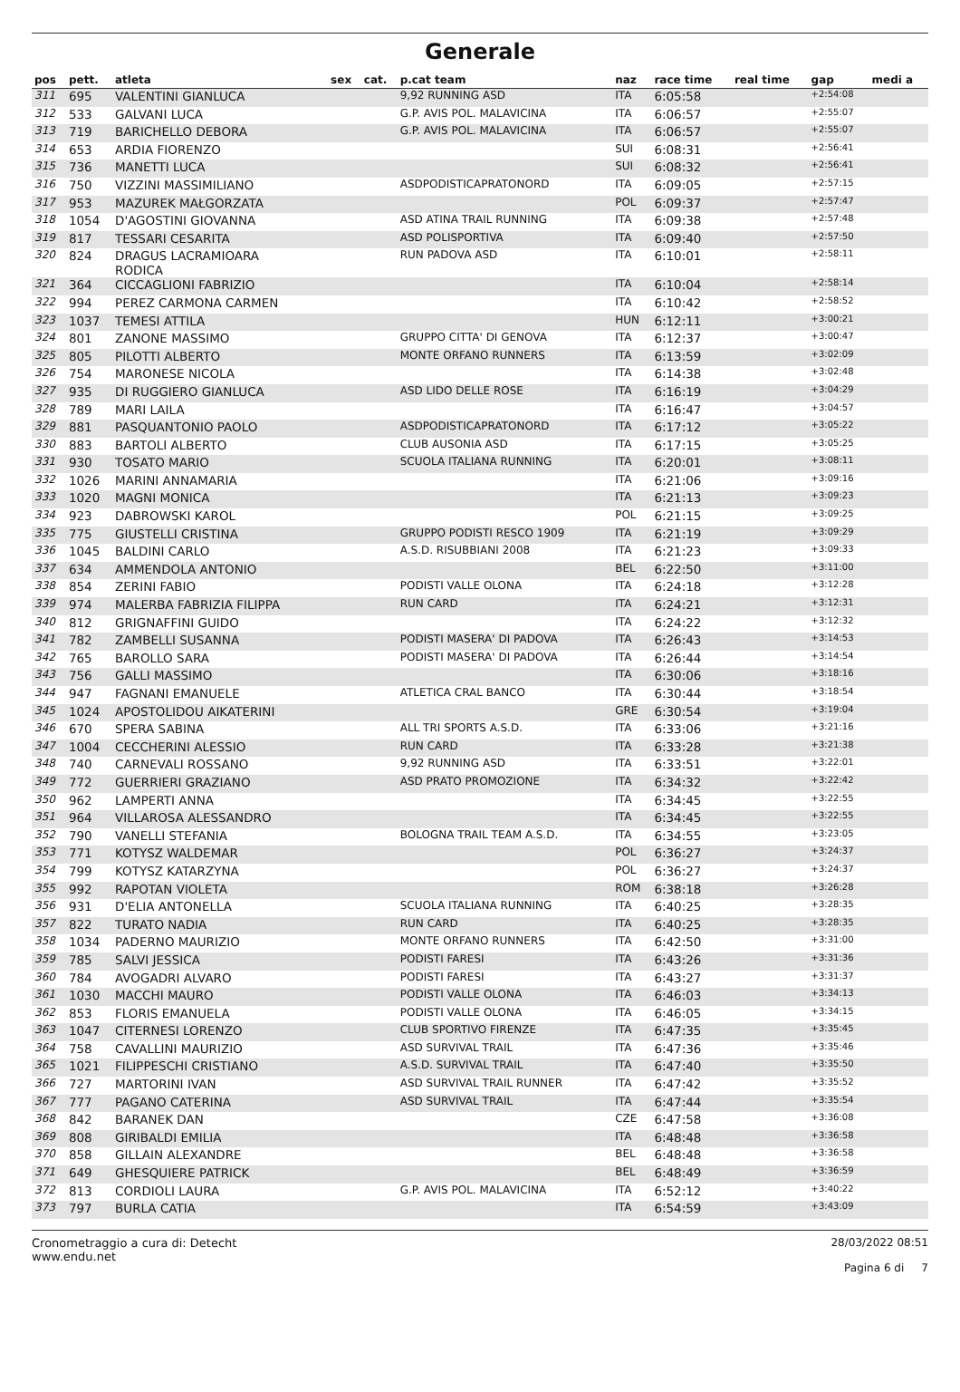Generale
| pos | pett. | atleta | sex | cat. | p.cat team | naz | race time | real time | gap | medi a |
| --- | --- | --- | --- | --- | --- | --- | --- | --- | --- | --- |
| 311 | 695 | VALENTINI GIANLUCA | | | 9,92 RUNNING ASD | ITA | 6:05:58 | | +2:54:08 | |
| 312 | 533 | GALVANI LUCA | | | G.P. AVIS POL. MALAVICINA | ITA | 6:06:57 | | +2:55:07 | |
| 313 | 719 | BARICHELLO DEBORA | | | G.P. AVIS POL. MALAVICINA | ITA | 6:06:57 | | +2:55:07 | |
| 314 | 653 | ARDIA FIORENZO | | | | SUI | 6:08:31 | | +2:56:41 | |
| 315 | 736 | MANETTI LUCA | | | | SUI | 6:08:32 | | +2:56:41 | |
| 316 | 750 | VIZZINI MASSIMILIANO | | | ASDPODISTICAPRATONORD | ITA | 6:09:05 | | +2:57:15 | |
| 317 | 953 | MAZUREK MAŁGORZATA | | | | POL | 6:09:37 | | +2:57:47 | |
| 318 | 1054 | D'AGOSTINI GIOVANNA | | | ASD ATINA TRAIL RUNNING | ITA | 6:09:38 | | +2:57:48 | |
| 319 | 817 | TESSARI CESARITA | | | ASD POLISPORTIVA | ITA | 6:09:40 | | +2:57:50 | |
| 320 | 824 | DRAGUS LACRAMIOARA RODICA | | | RUN PADOVA ASD | ITA | 6:10:01 | | +2:58:11 | |
| 321 | 364 | CICCAGLIONI FABRIZIO | | | | ITA | 6:10:04 | | +2:58:14 | |
| 322 | 994 | PEREZ CARMONA CARMEN | | | | ITA | 6:10:42 | | +2:58:52 | |
| 323 | 1037 | TEMESI ATTILA | | | | HUN | 6:12:11 | | +3:00:21 | |
| 324 | 801 | ZANONE MASSIMO | | | GRUPPO CITTA' DI GENOVA | ITA | 6:12:37 | | +3:00:47 | |
| 325 | 805 | PILOTTI ALBERTO | | | MONTE ORFANO RUNNERS | ITA | 6:13:59 | | +3:02:09 | |
| 326 | 754 | MARONESE NICOLA | | | | ITA | 6:14:38 | | +3:02:48 | |
| 327 | 935 | DI RUGGIERO GIANLUCA | | | ASD LIDO DELLE ROSE | ITA | 6:16:19 | | +3:04:29 | |
| 328 | 789 | MARI LAILA | | | | ITA | 6:16:47 | | +3:04:57 | |
| 329 | 881 | PASQUANTONIO PAOLO | | | ASDPODISTICAPRATONORD | ITA | 6:17:12 | | +3:05:22 | |
| 330 | 883 | BARTOLI ALBERTO | | | CLUB AUSONIA ASD | ITA | 6:17:15 | | +3:05:25 | |
| 331 | 930 | TOSATO MARIO | | | SCUOLA ITALIANA RUNNING | ITA | 6:20:01 | | +3:08:11 | |
| 332 | 1026 | MARINI ANNAMARIA | | | | ITA | 6:21:06 | | +3:09:16 | |
| 333 | 1020 | MAGNI MONICA | | | | ITA | 6:21:13 | | +3:09:23 | |
| 334 | 923 | DABROWSKI KAROL | | | | POL | 6:21:15 | | +3:09:25 | |
| 335 | 775 | GIUSTELLI CRISTINA | | | GRUPPO PODISTI RESCO 1909 | ITA | 6:21:19 | | +3:09:29 | |
| 336 | 1045 | BALDINI CARLO | | | A.S.D. RISUBBIANI 2008 | ITA | 6:21:23 | | +3:09:33 | |
| 337 | 634 | AMMENDOLA ANTONIO | | | | BEL | 6:22:50 | | +3:11:00 | |
| 338 | 854 | ZERINI FABIO | | | PODISTI VALLE OLONA | ITA | 6:24:18 | | +3:12:28 | |
| 339 | 974 | MALERBA FABRIZIA FILIPPA | | | RUN CARD | ITA | 6:24:21 | | +3:12:31 | |
| 340 | 812 | GRIGNAFFINI GUIDO | | | | ITA | 6:24:22 | | +3:12:32 | |
| 341 | 782 | ZAMBELLI SUSANNA | | | PODISTI MASERA' DI PADOVA | ITA | 6:26:43 | | +3:14:53 | |
| 342 | 765 | BAROLLO SARA | | | PODISTI MASERA' DI PADOVA | ITA | 6:26:44 | | +3:14:54 | |
| 343 | 756 | GALLI MASSIMO | | | | ITA | 6:30:06 | | +3:18:16 | |
| 344 | 947 | FAGNANI EMANUELE | | | ATLETICA CRAL BANCO | ITA | 6:30:44 | | +3:18:54 | |
| 345 | 1024 | APOSTOLIDOU AIKATERINI | | | | GRE | 6:30:54 | | +3:19:04 | |
| 346 | 670 | SPERA SABINA | | | ALL TRI SPORTS A.S.D. | ITA | 6:33:06 | | +3:21:16 | |
| 347 | 1004 | CECCHERINI ALESSIO | | | RUN CARD | ITA | 6:33:28 | | +3:21:38 | |
| 348 | 740 | CARNEVALI ROSSANO | | | 9,92 RUNNING ASD | ITA | 6:33:51 | | +3:22:01 | |
| 349 | 772 | GUERRIERI GRAZIANO | | | ASD PRATO PROMOZIONE | ITA | 6:34:32 | | +3:22:42 | |
| 350 | 962 | LAMPERTI ANNA | | | | ITA | 6:34:45 | | +3:22:55 | |
| 351 | 964 | VILLAROSA ALESSANDRO | | | | ITA | 6:34:45 | | +3:22:55 | |
| 352 | 790 | VANELLI STEFANIA | | | BOLOGNA TRAIL TEAM A.S.D. | ITA | 6:34:55 | | +3:23:05 | |
| 353 | 771 | KOTYSZ WALDEMAR | | | | POL | 6:36:27 | | +3:24:37 | |
| 354 | 799 | KOTYSZ KATARZYNA | | | | POL | 6:36:27 | | +3:24:37 | |
| 355 | 992 | RAPOTAN VIOLETA | | | | ROM | 6:38:18 | | +3:26:28 | |
| 356 | 931 | D'ELIA ANTONELLA | | | SCUOLA ITALIANA RUNNING | ITA | 6:40:25 | | +3:28:35 | |
| 357 | 822 | TURATO NADIA | | | RUN CARD | ITA | 6:40:25 | | +3:28:35 | |
| 358 | 1034 | PADERNO MAURIZIO | | | MONTE ORFANO RUNNERS | ITA | 6:42:50 | | +3:31:00 | |
| 359 | 785 | SALVI JESSICA | | | PODISTI FARESI | ITA | 6:43:26 | | +3:31:36 | |
| 360 | 784 | AVOGADRI ALVARO | | | PODISTI FARESI | ITA | 6:43:27 | | +3:31:37 | |
| 361 | 1030 | MACCHI MAURO | | | PODISTI VALLE OLONA | ITA | 6:46:03 | | +3:34:13 | |
| 362 | 853 | FLORIS EMANUELA | | | PODISTI VALLE OLONA | ITA | 6:46:05 | | +3:34:15 | |
| 363 | 1047 | CITERNESI LORENZO | | | CLUB SPORTIVO FIRENZE | ITA | 6:47:35 | | +3:35:45 | |
| 364 | 758 | CAVALLINI MAURIZIO | | | ASD SURVIVAL TRAIL | ITA | 6:47:36 | | +3:35:46 | |
| 365 | 1021 | FILIPPESCHI CRISTIANO | | | A.S.D. SURVIVAL TRAIL | ITA | 6:47:40 | | +3:35:50 | |
| 366 | 727 | MARTORINI IVAN | | | ASD SURVIVAL TRAIL RUNNER | ITA | 6:47:42 | | +3:35:52 | |
| 367 | 777 | PAGANO CATERINA | | | ASD SURVIVAL TRAIL | ITA | 6:47:44 | | +3:35:54 | |
| 368 | 842 | BARANEK DAN | | | | CZE | 6:47:58 | | +3:36:08 | |
| 369 | 808 | GIRIBALDI EMILIA | | | | ITA | 6:48:48 | | +3:36:58 | |
| 370 | 858 | GILLAIN ALEXANDRE | | | | BEL | 6:48:48 | | +3:36:58 | |
| 371 | 649 | GHESQUIERE PATRICK | | | | BEL | 6:48:49 | | +3:36:59 | |
| 372 | 813 | CORDIOLI LAURA | | | G.P. AVIS POL. MALAVICINA | ITA | 6:52:12 | | +3:40:22 | |
| 373 | 797 | BURLA CATIA | | | | ITA | 6:54:59 | | +3:43:09 | |
Cronometraggio a cura di: Detecht
www.endu.net
28/03/2022 08:51
Pagina 6 di 7